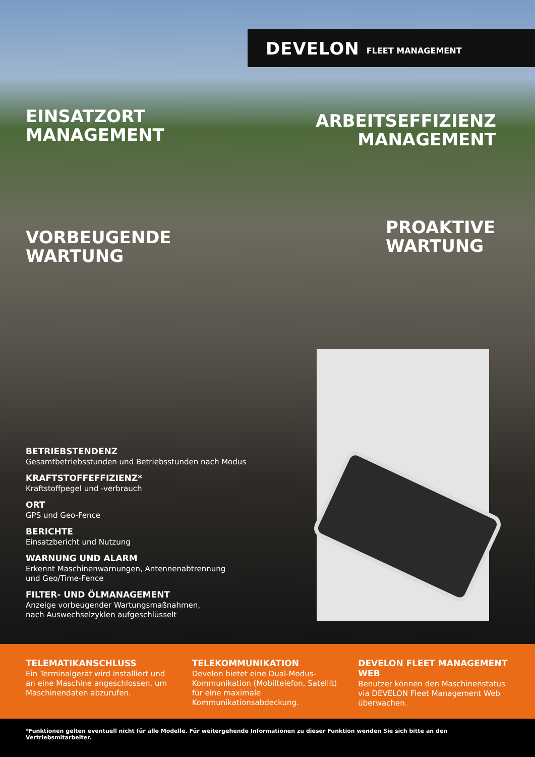DEVELON FLEET MANAGEMENT
EINSATZORT
MANAGEMENT
ARBEITSEFFIZIENZ
MANAGEMENT
VORBEUGENDE
WARTUNG
PROAKTIVE
WARTUNG
BETRIEBSTENDENZ
Gesamtbetriebsstunden und Betriebsstunden nach Modus
KRAFTSTOFFEFFIZIENZ*
Kraftstoffpegel und -verbrauch
ORT
GPS und Geo-Fence
BERICHTE
Einsatzbericht und Nutzung
WARNUNG UND ALARM
Erkennt Maschinenwarnungen, Antennenabtrennung
und Geo/Time-Fence
FILTER- UND ÖLMANAGEMENT
Anzeige vorbeugender Wartungsmaßnahmen,
nach Auswechselzyklen aufgeschlüsselt
TELEMATIKANSCHLUSS
Ein Terminalgerät wird installiert und an eine Maschine angeschlossen, um Maschinendaten abzurufen.
TELEKOMMUNIKATION
Develon bietet eine Dual-Modus-Kommunikation (Mobiltelefon, Satellit) für eine maximale Kommunikationsabdeckung.
DEVELON FLEET MANAGEMENT WEB
Benutzer können den Maschinenstatus via DEVELON Fleet Management Web überwachen.
*Funktionen gelten eventuell nicht für alle Modelle. Für weitergehende Informationen zu dieser Funktion wenden Sie sich bitte an den Vertriebsmitarbeiter.